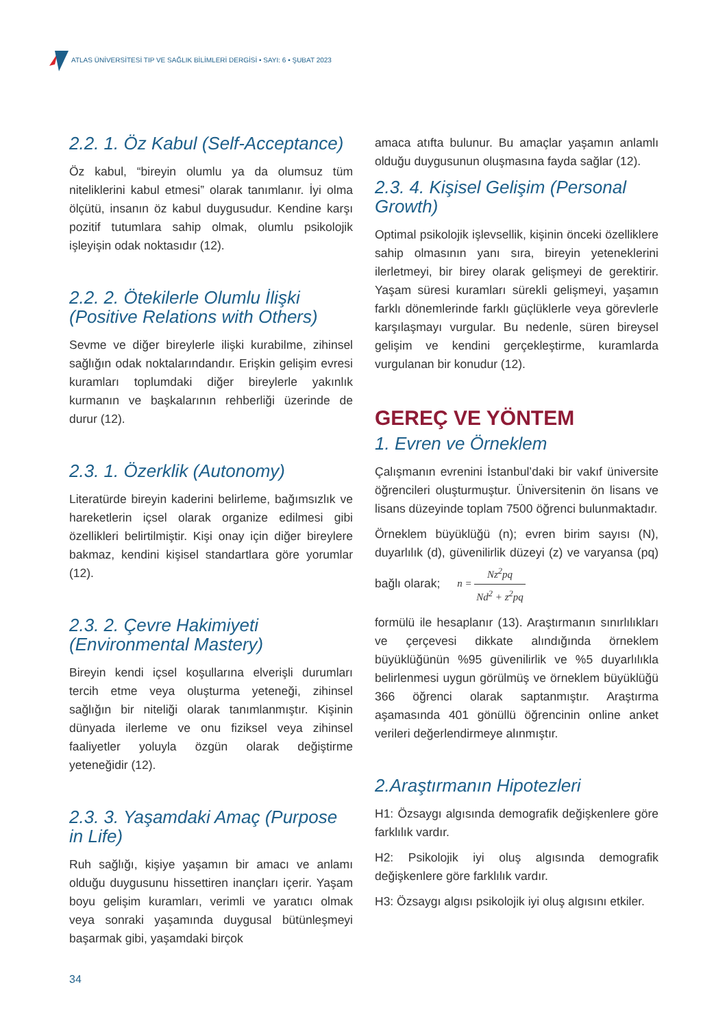ATLAS ÜNİVERSİTESİ TIP VE SAĞLIK BİLİMLERİ DERGİSİ • SAYI: 6 • ŞUBAT 2023
2.2. 1. Öz Kabul (Self-Acceptance)
Öz kabul, “bireyin olumlu ya da olumsuz tüm niteliklerini kabul etmesi” olarak tanımlanır. İyi olma ölçütü, insanın öz kabul duygusudur. Kendine karşı pozitif tutumlara sahip olmak, olumlu psikolojik işleyişin odak noktasıdır (12).
2.2. 2. Ötekilerle Olumlu İlişki (Positive Relations with Others)
Sevme ve diğer bireylerle ilişki kurabilme, zihinsel sağlığın odak noktalarındandır. Erişkin gelişim evresi kuramları toplumdaki diğer bireylerle yakınlık kurmanın ve başkalarının rehberliği üzerinde de durur (12).
2.3. 1. Özerklik (Autonomy)
Literatürde bireyin kaderini belirleme, bağımsızlık ve hareketlerin içsel olarak organize edilmesi gibi özellikleri belirtilmiştir. Kişi onay için diğer bireylere bakmaz, kendini kişisel standartlara göre yorumlar (12).
2.3. 2. Çevre Hakimiyeti (Environmental Mastery)
Bireyin kendi içsel koşullarına elverişli durumları tercih etme veya oluşturma yeteneği, zihinsel sağlığın bir niteliği olarak tanımlanmıştır. Kişinin dünyada ilerleme ve onu fiziksel veya zihinsel faaliyetler yoluyla özgün olarak değiştirme yeteneğidir (12).
2.3. 3. Yaşamdaki Amaç (Purpose in Life)
Ruh sağlığı, kişiye yaşamın bir amacı ve anlamı olduğu duygusunu hissettiren inançları içerir. Yaşam boyu gelişim kuramları, verimli ve yaratıcı olmak veya sonraki yaşamında duygusal bütünleşmeyi başarmak gibi, yaşamdaki birçok
amaca atıfta bulunur. Bu amaçlar yaşamın anlamlı olduğu duygusunun oluşmasına fayda sağlar (12).
2.3. 4. Kişisel Gelişim (Personal Growth)
Optimal psikolojik işlevsellik, kişinin önceki özelliklere sahip olmasının yanı sıra, bireyin yeteneklerini ilerletmeyi, bir birey olarak gelişmeyi de gerektirir. Yaşam süresi kuramları sürekli gelişmeyi, yaşamın farklı dönemlerinde farklı güçlüklerle veya görevlerle karşılaşmayı vurgular. Bu nedenle, süren bireysel gelişim ve kendini gerçekleştirme, kuramlarda vurgulanan bir konudur (12).
GEREÇ VE YÖNTEM
1. Evren ve Örneklem
Çalışmanın evrenini İstanbul’daki bir vakıf üniversite öğrencileri oluşturmuştur. Üniversitenin ön lisans ve lisans düzeyinde toplam 7500 öğrenci bulunmaktadır.
Örneklem büyüklüğü (n); evren birim sayısı (N), duyarlılık (d), güvenilirlik düzeyi (z) ve varyansa (pq) bağlı olarak; n = Nz<sup>2</sup>pq Nd<sup>2</sup> + z<sup>2</sup>pq
formülü ile hesaplanır (13). Araştırmanın sınırlılıkları ve çerçevesi dikkate alındığında örneklem büyüklüğünün %95 güvenilirlik ve %5 duyarlılıkla belirlenmesi uygun görülmüş ve örneklem büyüklüğü 366 öğrenci olarak saptanmıştır. Araştırma aşamasında 401 gönüllü öğrencinin online anket verileri değerlendirmeye alınmıştır.
2.Araştırmanın Hipotezleri
H1: Özsaygı algısında demografik değişkenlere göre farklılık vardır.
H2: Psikolojik iyi oluş algısında demografik değişkenlere göre farklılık vardır.
H3: Özsaygı algısı psikolojik iyi oluş algısını etkiler.
34